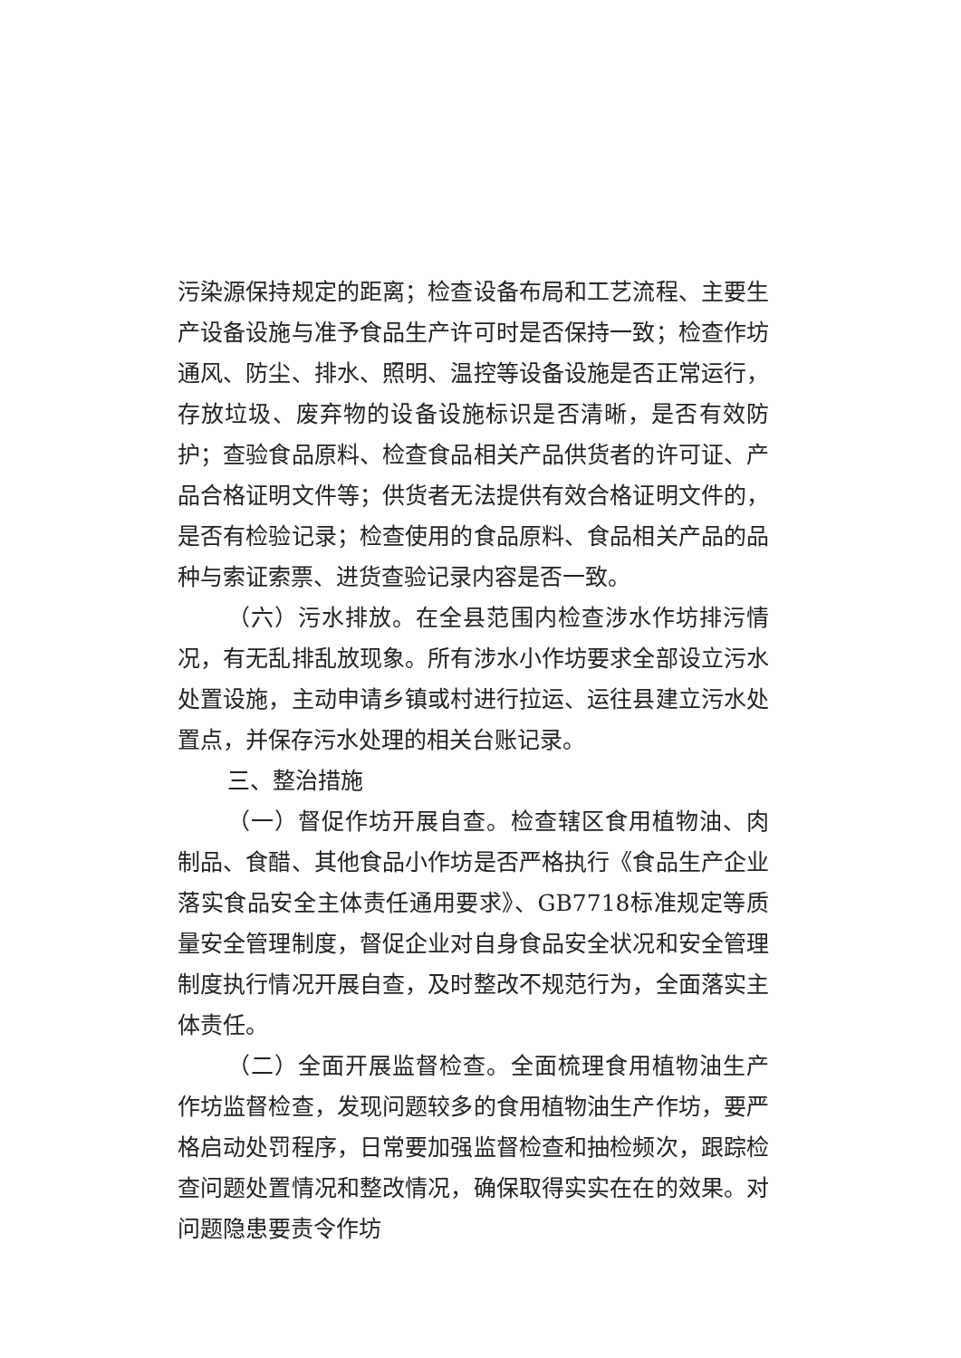污染源保持规定的距离；检查设备布局和工艺流程、主要生产设备设施与准予食品生产许可时是否保持一致；检查作坊通风、防尘、排水、照明、温控等设备设施是否正常运行，存放垃圾、废弃物的设备设施标识是否清晰，是否有效防护；查验食品原料、检查食品相关产品供货者的许可证、产品合格证明文件等；供货者无法提供有效合格证明文件的，是否有检验记录；检查使用的食品原料、食品相关产品的品种与索证索票、进货查验记录内容是否一致。
（六）污水排放。在全县范围内检查涉水作坊排污情况，有无乱排乱放现象。所有涉水小作坊要求全部设立污水处置设施，主动申请乡镇或村进行拉运、运往县建立污水处置点，并保存污水处理的相关台账记录。
三、整治措施
（一）督促作坊开展自查。检查辖区食用植物油、肉制品、食醋、其他食品小作坊是否严格执行《食品生产企业落实食品安全主体责任通用要求》、GB7718标准规定等质量安全管理制度，督促企业对自身食品安全状况和安全管理制度执行情况开展自查，及时整改不规范行为，全面落实主体责任。
（二）全面开展监督检查。全面梳理食用植物油生产作坊监督检查，发现问题较多的食用植物油生产作坊，要严格启动处罚程序，日常要加强监督检查和抽检频次，跟踪检查问题处置情况和整改情况，确保取得实实在在的效果。对问题隐患要责令作坊